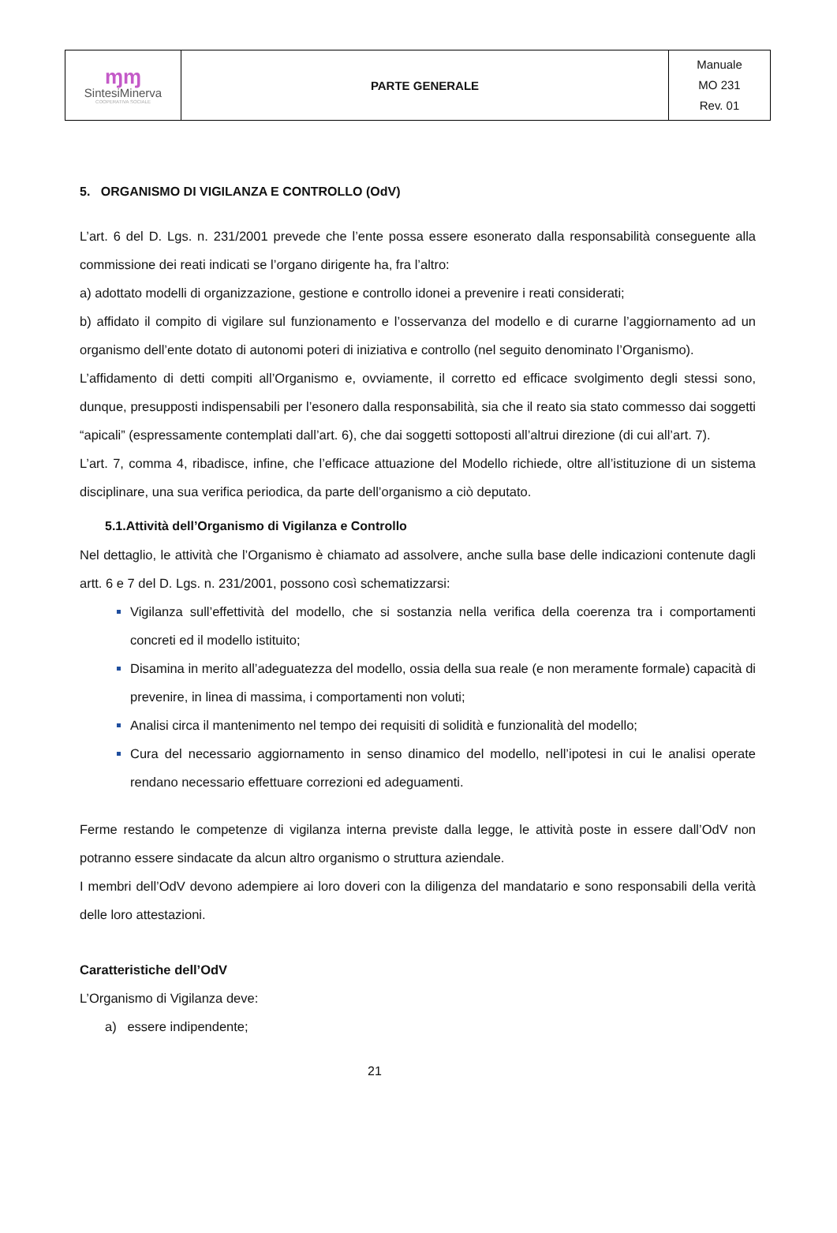| ɱɱ SintesiMinerva COOPERATIVA SOCIALE | PARTE GENERALE | Manuale MO 231 Rev. 01 |
5. ORGANISMO DI VIGILANZA E CONTROLLO (OdV)
L’art. 6 del D. Lgs. n. 231/2001 prevede che l’ente possa essere esonerato dalla responsabilità conseguente alla commissione dei reati indicati se l’organo dirigente ha, fra l’altro:
a) adottato modelli di organizzazione, gestione e controllo idonei a prevenire i reati considerati;
b) affidato il compito di vigilare sul funzionamento e l’osservanza del modello e di curarne l’aggiornamento ad un organismo dell’ente dotato di autonomi poteri di iniziativa e controllo (nel seguito denominato l’Organismo).
L’affidamento di detti compiti all’Organismo e, ovviamente, il corretto ed efficace svolgimento degli stessi sono, dunque, presupposti indispensabili per l’esonero dalla responsabilità, sia che il reato sia stato commesso dai soggetti “apicali” (espressamente contemplati dall’art. 6), che dai soggetti sottoposti all’altrui direzione (di cui all’art. 7).
L’art. 7, comma 4, ribadisce, infine, che l’efficace attuazione del Modello richiede, oltre all’istituzione di un sistema disciplinare, una sua verifica periodica, da parte dell’organismo a ciò deputato.
5.1.Attività dell’Organismo di Vigilanza e Controllo
Nel dettaglio, le attività che l’Organismo è chiamato ad assolvere, anche sulla base delle indicazioni contenute dagli artt. 6 e 7 del D. Lgs. n. 231/2001, possono così schematizzarsi:
Vigilanza sull’effettività del modello, che si sostanzia nella verifica della coerenza tra i comportamenti concreti ed il modello istituito;
Disamina in merito all’adeguatezza del modello, ossia della sua reale (e non meramente formale) capacità di prevenire, in linea di massima, i comportamenti non voluti;
Analisi circa il mantenimento nel tempo dei requisiti di solidità e funzionalità del modello;
Cura del necessario aggiornamento in senso dinamico del modello, nell’ipotesi in cui le analisi operate rendano necessario effettuare correzioni ed adeguamenti.
Ferme restando le competenze di vigilanza interna previste dalla legge, le attività poste in essere dall’OdV non potranno essere sindacate da alcun altro organismo o struttura aziendale.
I membri dell’OdV devono adempiere ai loro doveri con la diligenza del mandatario e sono responsabili della verità delle loro attestazioni.
Caratteristiche dell’OdV
L’Organismo di Vigilanza deve:
a) essere indipendente;
21